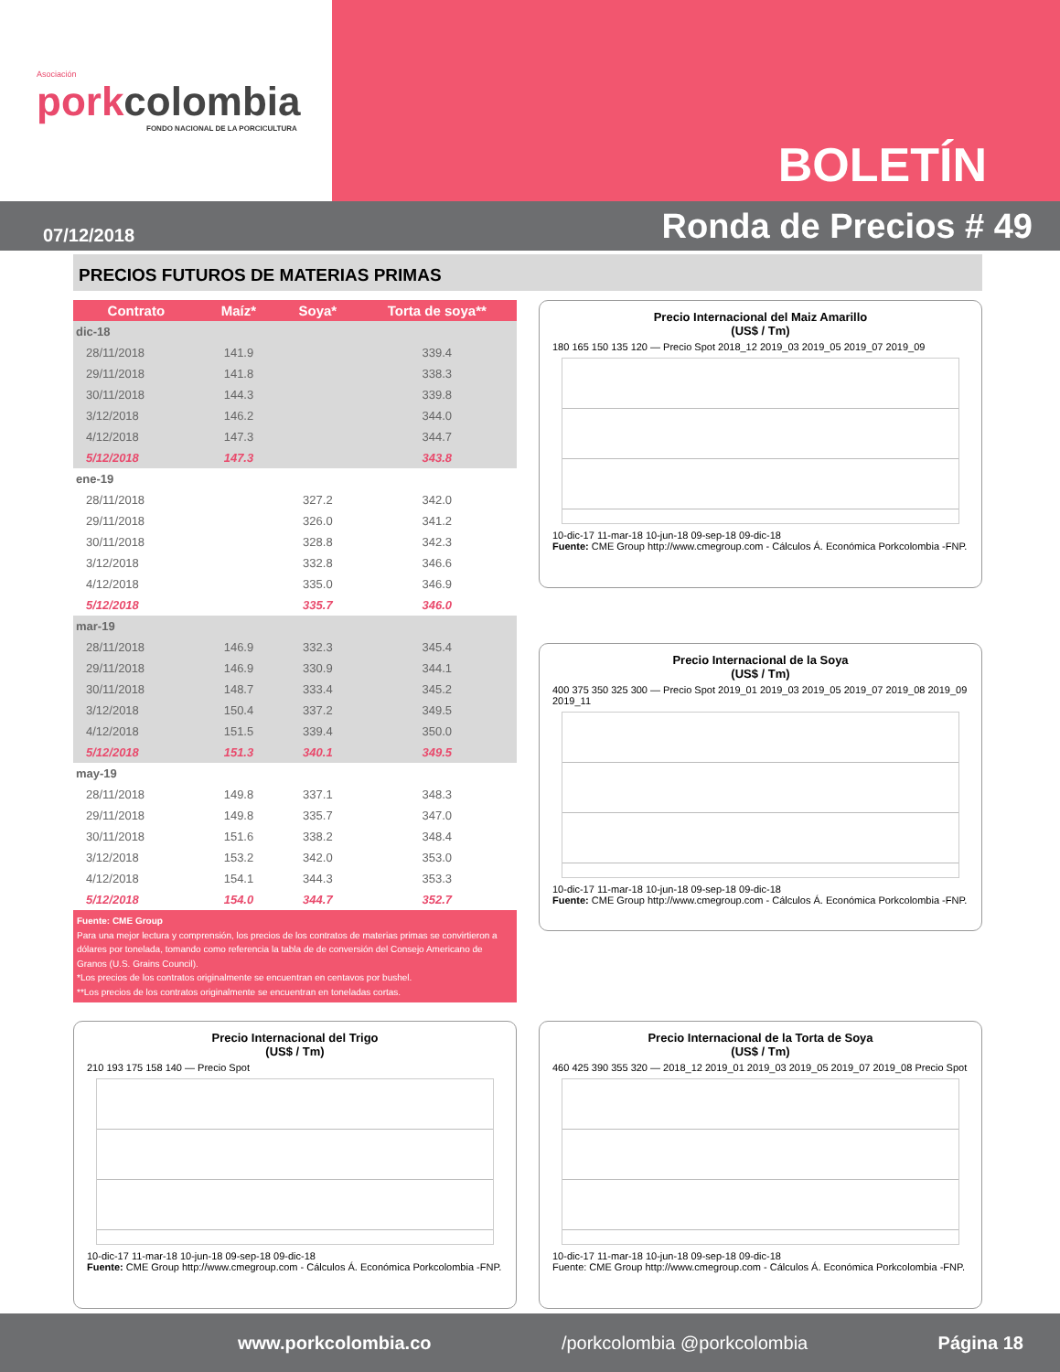Asociación
porkcolombia
FONDO NACIONAL DE LA PORCICULTURA
BOLETÍN
07/12/2018 Ronda de Precios # 49
PRECIOS FUTUROS DE MATERIAS PRIMAS
| Contrato | Maíz* | Soya* | Torta de soya** |
| --- | --- | --- | --- |
| dic-18 | | | |
| 28/11/2018 | 141.9 | | 339.4 |
| 29/11/2018 | 141.8 | | 338.3 |
| 30/11/2018 | 144.3 | | 339.8 |
| 3/12/2018 | 146.2 | | 344.0 |
| 4/12/2018 | 147.3 | | 344.7 |
| 5/12/2018 | 147.3 | | 343.8 |
| ene-19 | | | |
| 28/11/2018 | | 327.2 | 342.0 |
| 29/11/2018 | | 326.0 | 341.2 |
| 30/11/2018 | | 328.8 | 342.3 |
| 3/12/2018 | | 332.8 | 346.6 |
| 4/12/2018 | | 335.0 | 346.9 |
| 5/12/2018 | | 335.7 | 346.0 |
| mar-19 | | | |
| 28/11/2018 | 146.9 | 332.3 | 345.4 |
| 29/11/2018 | 146.9 | 330.9 | 344.1 |
| 30/11/2018 | 148.7 | 333.4 | 345.2 |
| 3/12/2018 | 150.4 | 337.2 | 349.5 |
| 4/12/2018 | 151.5 | 339.4 | 350.0 |
| 5/12/2018 | 151.3 | 340.1 | 349.5 |
| may-19 | | | |
| 28/11/2018 | 149.8 | 337.1 | 348.3 |
| 29/11/2018 | 149.8 | 335.7 | 347.0 |
| 30/11/2018 | 151.6 | 338.2 | 348.4 |
| 3/12/2018 | 153.2 | 342.0 | 353.0 |
| 4/12/2018 | 154.1 | 344.3 | 353.3 |
| 5/12/2018 | 154.0 | 344.7 | 352.7 |
Fuente: CME Group
Para una mejor lectura y comprensión, los precios de los contratos de materias primas se convirtieron a dólares por tonelada, tomando como referencia la tabla de de conversión del Consejo Americano de Granos (U.S. Grains Council).
*Los precios de los contratos originalmente se encuentran en centavos por bushel.
**Los precios de los contratos originalmente se encuentran en toneladas cortas.
Precio Internacional del Maiz Amarillo
(US$ / Tm)
180 165 150 135 120 — Precio Spot 2018_12 2019_03 2019_05 2019_07 2019_09
10-dic-17 11-mar-18 10-jun-18 09-sep-18 09-dic-18
Fuente: CME Group http://www.cmegroup.com - Cálculos Á. Económica Porkcolombia -FNP.
Precio Internacional de la Soya
(US$ / Tm)
400 375 350 325 300 — Precio Spot 2019_01 2019_03 2019_05 2019_07 2019_08 2019_09 2019_11
10-dic-17 11-mar-18 10-jun-18 09-sep-18 09-dic-18
Fuente: CME Group http://www.cmegroup.com - Cálculos Á. Económica Porkcolombia -FNP.
Precio Internacional del Trigo
(US$ / Tm)
210 193 175 158 140 — Precio Spot
10-dic-17 11-mar-18 10-jun-18 09-sep-18 09-dic-18
Fuente: CME Group http://www.cmegroup.com - Cálculos Á. Económica Porkcolombia -FNP.
Precio Internacional de la Torta de Soya
(US$ / Tm)
460 425 390 355 320 — 2018_12 2019_01 2019_03 2019_05 2019_07 2019_08 Precio Spot
10-dic-17 11-mar-18 10-jun-18 09-sep-18 09-dic-18
Fuente: CME Group http://www.cmegroup.com - Cálculos Á. Económica Porkcolombia -FNP.
www.porkcolombia.co /porkcolombia @porkcolombia Página 18